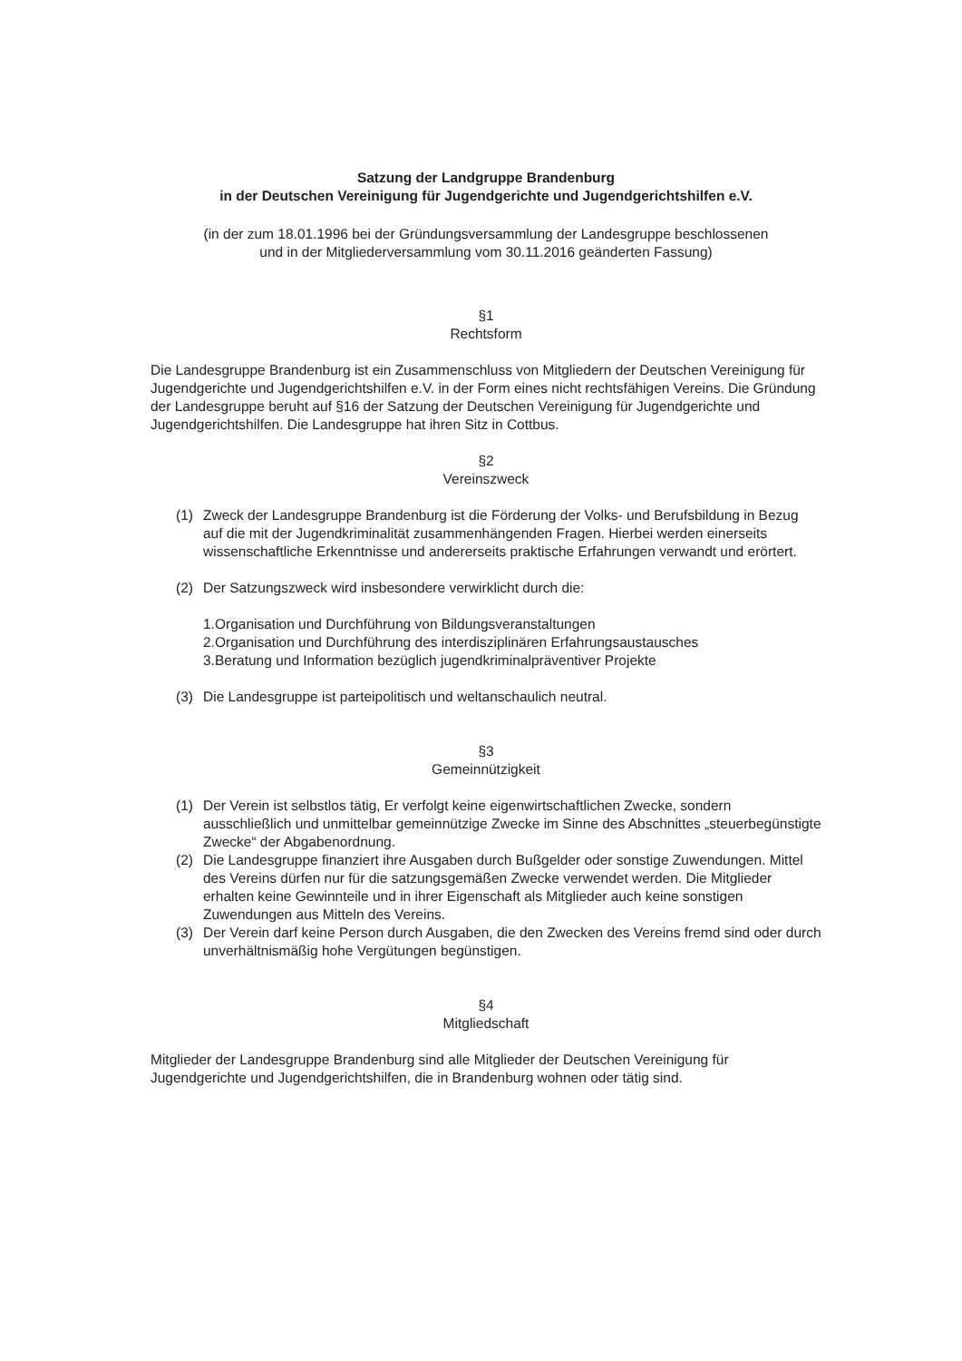Satzung der Landgruppe Brandenburg
in der Deutschen Vereinigung für Jugendgerichte und Jugendgerichtshilfen e.V.
(in der zum 18.01.1996 bei der Gründungsversammlung der Landesgruppe beschlossenen
und in der Mitgliederversammlung vom 30.11.2016 geänderten Fassung)
§1
Rechtsform
Die Landesgruppe Brandenburg ist ein Zusammenschluss von Mitgliedern der Deutschen Vereinigung für Jugendgerichte und Jugendgerichtshilfen e.V. in der Form eines nicht rechtsfähigen Vereins. Die Gründung der Landesgruppe beruht auf §16 der Satzung der Deutschen Vereinigung für Jugendgerichte und Jugendgerichtshilfen. Die Landesgruppe hat ihren Sitz in Cottbus.
§2
Vereinszweck
(1) Zweck der Landesgruppe Brandenburg ist die Förderung der Volks- und Berufsbildung in Bezug auf die mit der Jugendkriminalität zusammenhängenden Fragen. Hierbei werden einerseits wissenschaftliche Erkenntnisse und andererseits praktische Erfahrungen verwandt und erörtert.
(2) Der Satzungszweck wird insbesondere verwirklicht durch die:
1.Organisation und Durchführung von Bildungsveranstaltungen
2.Organisation und Durchführung des interdisziplinären Erfahrungsaustausches
3.Beratung und Information bezüglich jugendkriminalpräventiver Projekte
(3) Die Landesgruppe ist parteipolitisch und weltanschaulich neutral.
§3
Gemeinnützigkeit
(1) Der Verein ist selbstlos tätig, Er verfolgt keine eigenwirtschaftlichen Zwecke, sondern ausschließlich und unmittelbar gemeinnützige Zwecke im Sinne des Abschnittes „steuerbegünstigte Zwecke“ der Abgabenordnung.
(2) Die Landesgruppe finanziert ihre Ausgaben durch Bußgelder oder sonstige Zuwendungen. Mittel des Vereins dürfen nur für die satzungsgemäßen Zwecke verwendet werden. Die Mitglieder erhalten keine Gewinnteile und in ihrer Eigenschaft als Mitglieder auch keine sonstigen Zuwendungen aus Mitteln des Vereins.
(3) Der Verein darf keine Person durch Ausgaben, die den Zwecken des Vereins fremd sind oder durch unverhältnismäßig hohe Vergütungen begünstigen.
§4
Mitgliedschaft
Mitglieder der Landesgruppe Brandenburg sind alle Mitglieder der Deutschen Vereinigung für Jugendgerichte und Jugendgerichtshilfen, die in Brandenburg wohnen oder tätig sind.